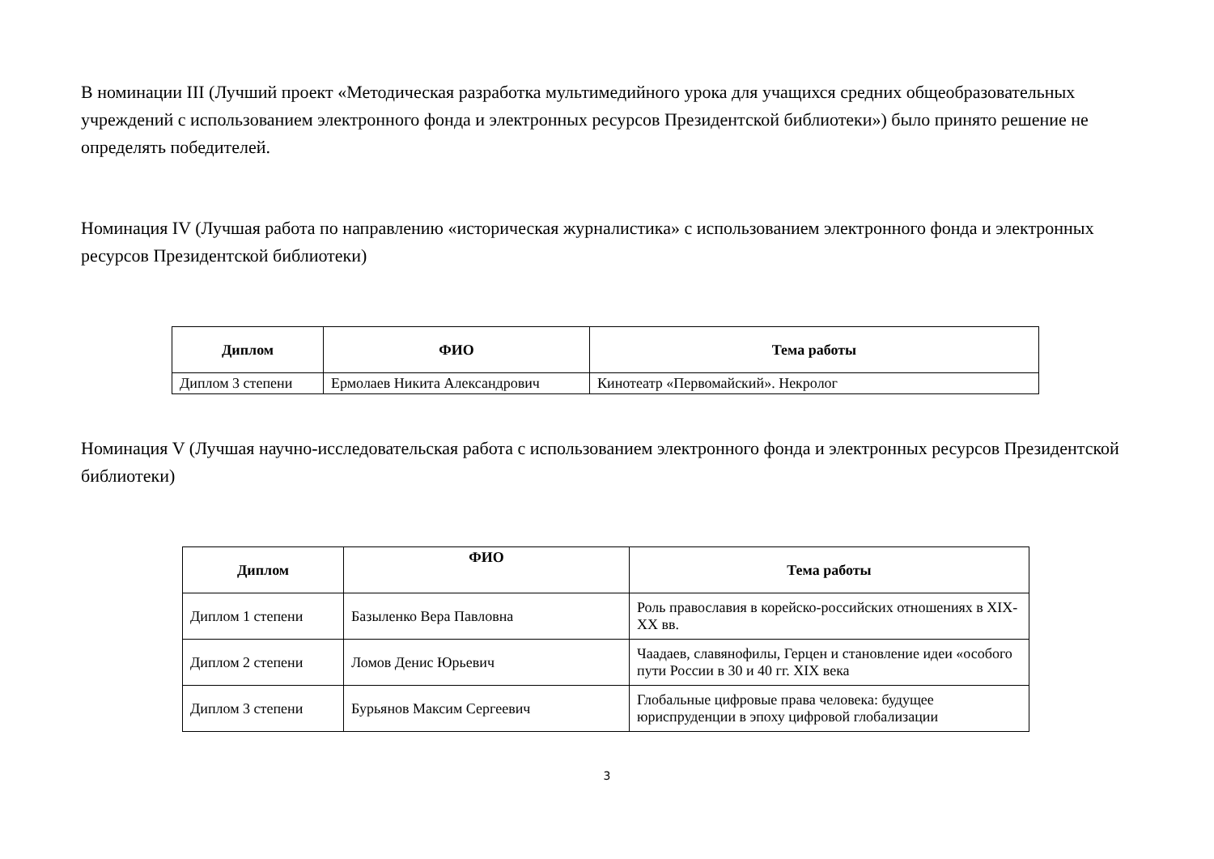В номинации III (Лучший проект «Методическая разработка мультимедийного урока для учащихся средних общеобразовательных учреждений с использованием электронного фонда и электронных ресурсов Президентской библиотеки») было принято решение не определять победителей.
Номинация IV (Лучшая работа по направлению «историческая журналистика» с использованием электронного фонда и электронных ресурсов Президентской библиотеки)
| Диплом | ФИО | Тема работы |
| --- | --- | --- |
| Диплом 3 степени | Ермолаев Никита Александрович | Кинотеатр «Первомайский». Некролог |
Номинация V (Лучшая научно-исследовательская работа с использованием электронного фонда и электронных ресурсов Президентской библиотеки)
| Диплом | ФИО | Тема работы |
| --- | --- | --- |
| Диплом 1 степени | Базыленко Вера Павловна | Роль православия в корейско-российских отношениях в XIX-XX вв. |
| Диплом 2 степени | Ломов Денис Юрьевич | Чаадаев, славянофилы, Герцен и становление идеи «особого пути России в 30 и 40 гг. XIX века |
| Диплом 3 степени | Бурьянов Максим Сергеевич | Глобальные цифровые права человека: будущее юриспруденции в эпоху цифровой глобализации |
3